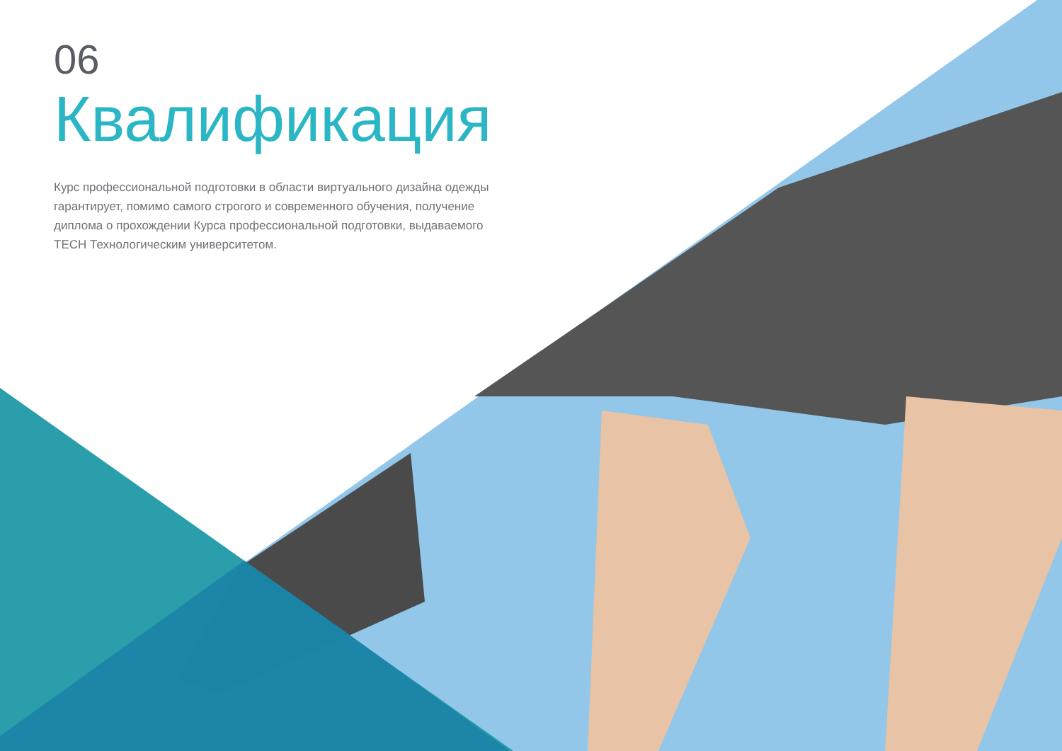06
Квалификация
Курс профессиональной подготовки в области виртуального дизайна одежды гарантирует, помимо самого строгого и современного обучения, получение диплома о прохождении Курса профессиональной подготовки, выдаваемого TECH Технологическим университетом.